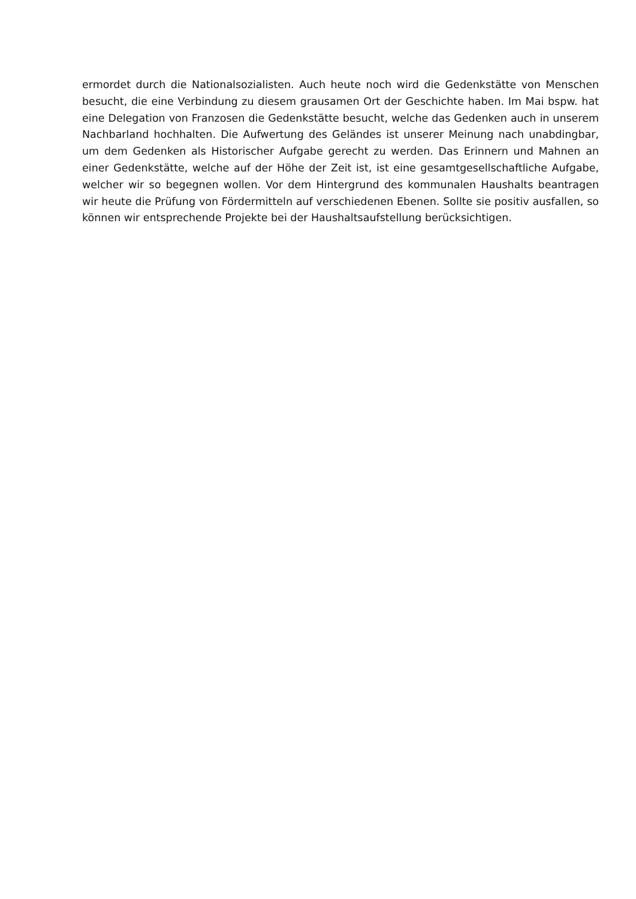ermordet durch die Nationalsozialisten. Auch heute noch wird die Gedenkstätte von Menschen besucht, die eine Verbindung zu diesem grausamen Ort der Geschichte haben. Im Mai bspw. hat eine Delegation von Franzosen die Gedenkstätte besucht, welche das Gedenken auch in unserem Nachbarland hochhalten. Die Aufwertung des Geländes ist unserer Meinung nach unabdingbar, um dem Gedenken als Historischer Aufgabe gerecht zu werden. Das Erinnern und Mahnen an einer Gedenkstätte, welche auf der Höhe der Zeit ist, ist eine gesamtgesellschaftliche Aufgabe, welcher wir so begegnen wollen. Vor dem Hintergrund des kommunalen Haushalts beantragen wir heute die Prüfung von Fördermitteln auf verschiedenen Ebenen. Sollte sie positiv ausfallen, so können wir entsprechende Projekte bei der Haushaltsaufstellung berücksichtigen.